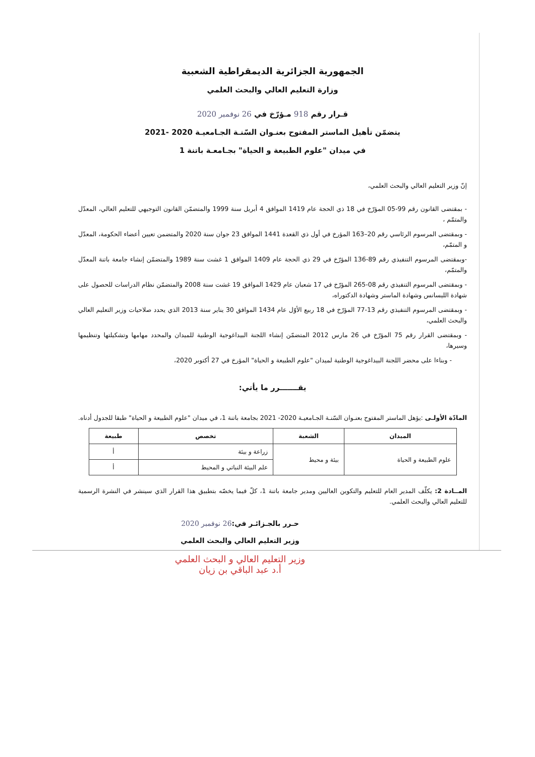الجمهورية الجزائرية الديمقراطية الشعبية
وزارة التعليم العالي والبحث العلمي
قـرار رقم 918 مـؤرّخ في 26 نوفمبر 2020
يتضمّن تأهيل الماستر المفتوح بعنـوان السّنـة الجـامعيـة 2020 -2021
في ميدان "علوم الطبيعة و الحياة" بجـامعـة باتنة 1
إنّ وزير التعليم العالي والبحث العلمي،
- بمقتضى القانون رقم 99-05 المؤرّخ في 18 ذي الحجة عام 1419 الموافق 4 أبريل سنة 1999 والمتضمّن القانون التوجيهي للتعليم العالي، المعدّل والمتمّم ،
- وبمقتضى المرسوم الرئاسي رقم 20–163 المؤرخ في أول ذي القعدة 1441 الموافق 23 جوان سنة 2020 والمتضمن تعيين أعضاء الحكومة، المعدّل و المتمّم،
-وبمقتضى المرسوم التنفيذي رقم 89-136 المؤرّخ في 29 ذي الحجة عام 1409 الموافق 1 غشت سنة 1989 والمتضمّن إنشاء جامعة باتنة المعدّل والمتمّم،
- وبمقتضى المرسوم التنفيذي رقم 08-265 المؤرّخ في 17 شعبان عام 1429 الموافق 19 غشت سنة 2008 والمتضمّن نظام الدراسات للحصول على شهادة الليسانس وشهادة الماستر وشهادة الدكتوراه،
- وبمقتضى المرسوم التنفيذي رقم 13-77 المؤرّخ في 18 ربيع الأوّل عام 1434 الموافق 30 يناير سنة 2013 الذي يحدد صلاحيات وزير التعليم العالي والبحث العلمي،
- وبمقتضى القرار رقم 75 المؤرّخ في 26 مارس 2012 المتضمّن إنشاء اللجنة البيداغوجية الوطنية للميدان والمحدد مهامها وتشكيلتها وتنظيمها وسيرها،
- وبناءا على محضر اللجنة البيداغوجية الوطنية لميدان "علوم الطبيعة و الحياة" المؤرخ في 27 أكتوبر 2020،
يقـــــــرر ما يأتي:
المادّة الأولـى :يؤهل الماستر المفتوح بعنـوان السّنـة الجـامعيـة 2020- 2021 بجامعة باتنة 1، في ميدان "علوم الطبيعة و الحياة" طبقا للجدول أدناه.
| الميدان | الشعبة | تخصص | طبيعة |
| --- | --- | --- | --- |
| علوم الطبيعة و الحياة | بيئة و محيط | زراعة و بيئة | أ |
| | | علم البيئة النباتي و المحيط | أ |
المــادة 2: يكلّف المدير العام للتعليم والتكوين العاليين ومدير جامعة باتنة 1، كلّ فيما يخصّه بتطبيق هذا القرار الذي سينشر في النشرة الرسمية للتعليم العالي والبحث العلمي.
حـرر بالجـزائـر في:26 نوفمبر 2020
وزير التعليم العالي والبحث العلمي
وزير التعليم العالي و البحث العلمي
أ.د عبد الباقي بن زيان